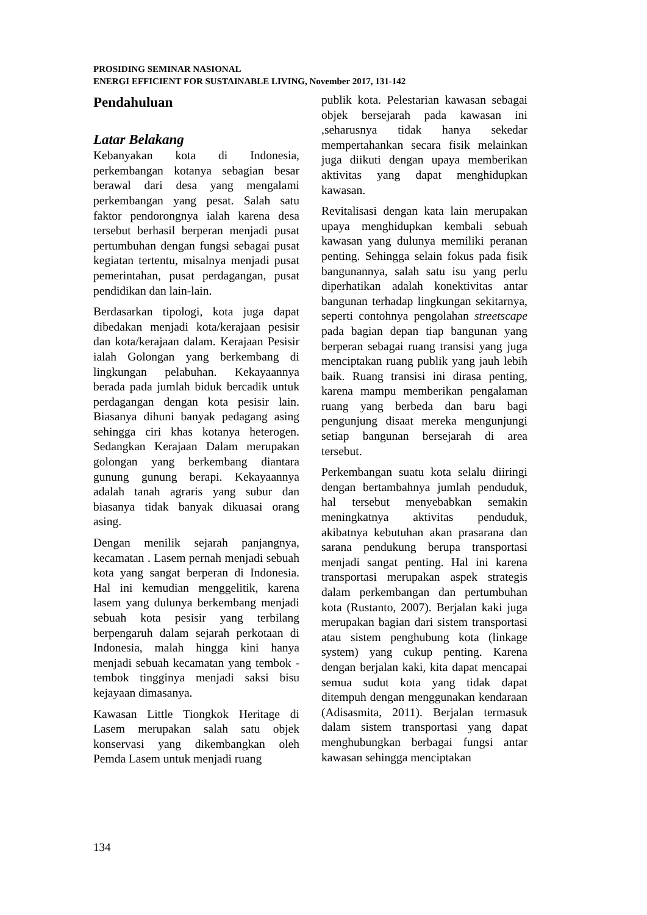PROSIDING SEMINAR NASIONAL
ENERGI EFFICIENT FOR SUSTAINABLE LIVING, November 2017, 131-142
Pendahuluan
Latar Belakang
Kebanyakan kota di Indonesia, perkembangan kotanya sebagian besar berawal dari desa yang mengalami perkembangan yang pesat. Salah satu faktor pendorongnya ialah karena desa tersebut berhasil berperan menjadi pusat pertumbuhan dengan fungsi sebagai pusat kegiatan tertentu, misalnya menjadi pusat pemerintahan, pusat perdagangan, pusat pendidikan dan lain-lain.
Berdasarkan tipologi, kota juga dapat dibedakan menjadi kota/kerajaan pesisir dan kota/kerajaan dalam. Kerajaan Pesisir ialah Golongan yang berkembang di lingkungan pelabuhan. Kekayaannya berada pada jumlah biduk bercadik untuk perdagangan dengan kota pesisir lain. Biasanya dihuni banyak pedagang asing sehingga ciri khas kotanya heterogen. Sedangkan Kerajaan Dalam merupakan golongan yang berkembang diantara gunung gunung berapi. Kekayaannya adalah tanah agraris yang subur dan biasanya tidak banyak dikuasai orang asing.
Dengan menilik sejarah panjangnya, kecamatan . Lasem pernah menjadi sebuah kota yang sangat berperan di Indonesia. Hal ini kemudian menggelitik, karena lasem yang dulunya berkembang menjadi sebuah kota pesisir yang terbilang berpengaruh dalam sejarah perkotaan di Indonesia, malah hingga kini hanya menjadi sebuah kecamatan yang tembok - tembok tingginya menjadi saksi bisu kejayaan dimasanya.
Kawasan Little Tiongkok Heritage di Lasem merupakan salah satu objek konservasi yang dikembangkan oleh Pemda Lasem untuk menjadi ruang
publik kota. Pelestarian kawasan sebagai objek bersejarah pada kawasan ini ,seharusnya tidak hanya sekedar mempertahankan secara fisik melainkan juga diikuti dengan upaya memberikan aktivitas yang dapat menghidupkan kawasan.
Revitalisasi dengan kata lain merupakan upaya menghidupkan kembali sebuah kawasan yang dulunya memiliki peranan penting. Sehingga selain fokus pada fisik bangunannya, salah satu isu yang perlu diperhatikan adalah konektivitas antar bangunan terhadap lingkungan sekitarnya, seperti contohnya pengolahan streetscape pada bagian depan tiap bangunan yang berperan sebagai ruang transisi yang juga menciptakan ruang publik yang jauh lebih baik. Ruang transisi ini dirasa penting, karena mampu memberikan pengalaman ruang yang berbeda dan baru bagi pengunjung disaat mereka mengunjungi setiap bangunan bersejarah di area tersebut.
Perkembangan suatu kota selalu diiringi dengan bertambahnya jumlah penduduk, hal tersebut menyebabkan semakin meningkatnya aktivitas penduduk, akibatnya kebutuhan akan prasarana dan sarana pendukung berupa transportasi menjadi sangat penting. Hal ini karena transportasi merupakan aspek strategis dalam perkembangan dan pertumbuhan kota (Rustanto, 2007). Berjalan kaki juga merupakan bagian dari sistem transportasi atau sistem penghubung kota (linkage system) yang cukup penting. Karena dengan berjalan kaki, kita dapat mencapai semua sudut kota yang tidak dapat ditempuh dengan menggunakan kendaraan (Adisasmita, 2011). Berjalan termasuk dalam sistem transportasi yang dapat menghubungkan berbagai fungsi antar kawasan sehingga menciptakan
134